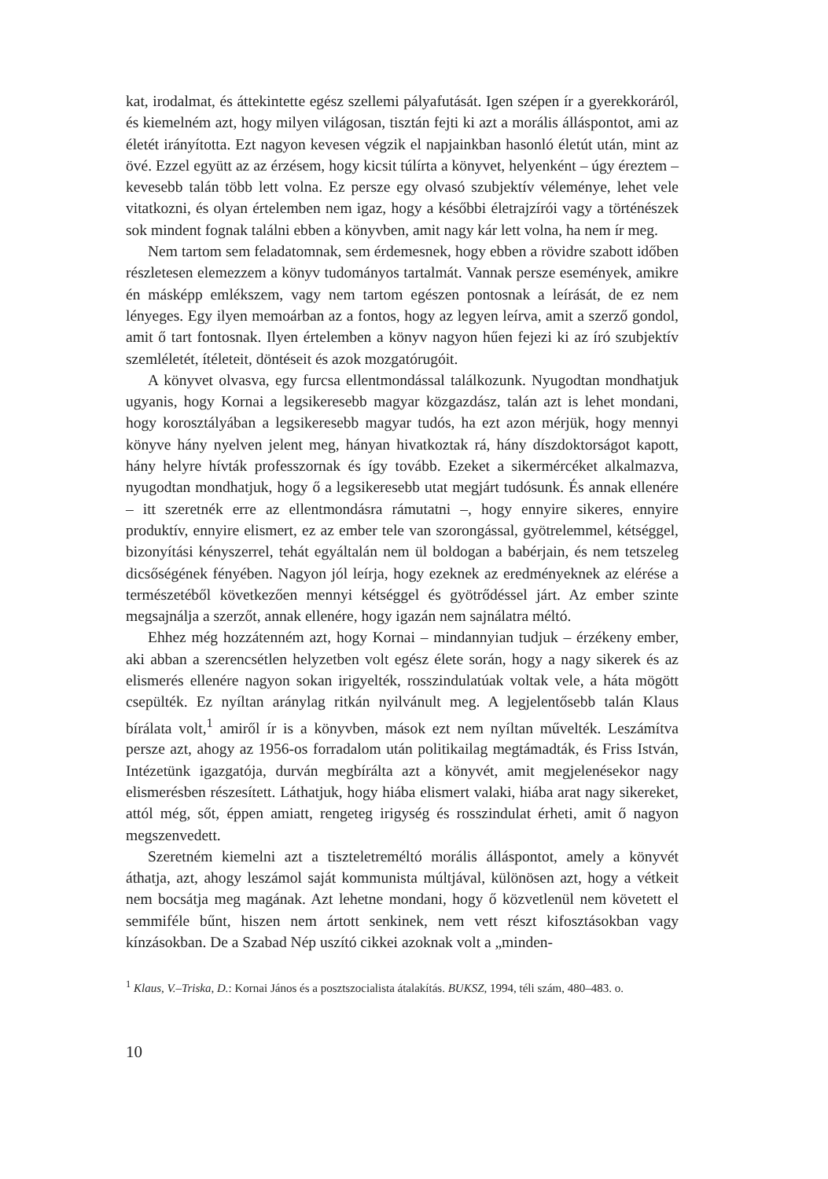kat, irodalmat, és áttekintette egész szellemi pályafutását. Igen szépen ír a gyerekkoráról, és kiemelném azt, hogy milyen világosan, tisztán fejti ki azt a morális álláspontot, ami az életét irányította. Ezt nagyon kevesen végzik el napjainkban hasonló életút után, mint az övé. Ezzel együtt az az érzésem, hogy kicsit túlírta a könyvet, helyenként – úgy éreztem – kevesebb talán több lett volna. Ez persze egy olvasó szubjektív véleménye, lehet vele vitatkozni, és olyan értelemben nem igaz, hogy a későbbi életrajzírói vagy a történészek sok mindent fognak találni ebben a könyvben, amit nagy kár lett volna, ha nem ír meg.
Nem tartom sem feladatomnak, sem érdemesnek, hogy ebben a rövidre szabott időben részletesen elemezzem a könyv tudományos tartalmát. Vannak persze események, amikre én másképp emlékszem, vagy nem tartom egészen pontosnak a leírását, de ez nem lényeges. Egy ilyen memoárban az a fontos, hogy az legyen leírva, amit a szerző gondol, amit ő tart fontosnak. Ilyen értelemben a könyv nagyon hűen fejezi ki az író szubjektív szemléletét, ítéleteit, döntéseit és azok mozgatórugóit.
A könyvet olvasva, egy furcsa ellentmondással találkozunk. Nyugodtan mondhatjuk ugyanis, hogy Kornai a legsikeresebb magyar közgazdász, talán azt is lehet mondani, hogy korosztályában a legsikeresebb magyar tudós, ha ezt azon mérjük, hogy mennyi könyve hány nyelven jelent meg, hányan hivatkoztak rá, hány díszdoktorságot kapott, hány helyre hívták professzornak és így tovább. Ezeket a sikermércéket alkalmazva, nyugodtan mondhatjuk, hogy ő a legsikeresebb utat megjárt tudósunk. És annak ellenére – itt szeretnék erre az ellentmondásra rámutatni –, hogy ennyire sikeres, ennyire produktív, ennyire elismert, ez az ember tele van szorongással, gyötrelemmel, kétséggel, bizonyítási kényszerrel, tehát egyáltalán nem ül boldogan a babérjain, és nem tetszeleg dicsőségének fényében. Nagyon jól leírja, hogy ezeknek az eredményeknek az elérése a természetéből következően mennyi kétséggel és gyötrődéssel járt. Az ember szinte megsajnálja a szerzőt, annak ellenére, hogy igazán nem sajnálatra méltó.
Ehhez még hozzátenném azt, hogy Kornai – mindannyian tudjuk – érzékeny ember, aki abban a szerencsétlen helyzetben volt egész élete során, hogy a nagy sikerek és az elismerés ellenére nagyon sokan irigyelték, rosszindulatúak voltak vele, a háta mögött csepülték. Ez nyíltan aránylag ritkán nyilvánult meg. A legjelentősebb talán Klaus bírálata volt,<sup>1</sup> amiről ír is a könyvben, mások ezt nem nyíltan művelték. Leszámítva persze azt, ahogy az 1956-os forradalom után politikailag megtámadták, és Friss István, Intézetünk igazgatója, durván megbírálta azt a könyvét, amit megjelenésekor nagy elismerésben részesített. Láthatjuk, hogy hiába elismert valaki, hiába arat nagy sikereket, attól még, sőt, éppen amiatt, rengeteg irigység és rosszindulat érheti, amit ő nagyon megszenvedett.
Szeretném kiemelni azt a tiszteletreméltó morális álláspontot, amely a könyvét áthatja, azt, ahogy leszámol saját kommunista múltjával, különösen azt, hogy a vétkeit nem bocsátja meg magának. Azt lehetne mondani, hogy ő közvetlenül nem követett el semmiféle bűnt, hiszen nem ártott senkinek, nem vett részt kifosztásokban vagy kínzásokban. De a Szabad Nép uszító cikkei azoknak volt a „minden-
<sup>1</sup> Klaus, V.–Triska, D.: Kornai János és a posztszocialista átalakítás. BUKSZ, 1994, téli szám, 480–483. o.
10